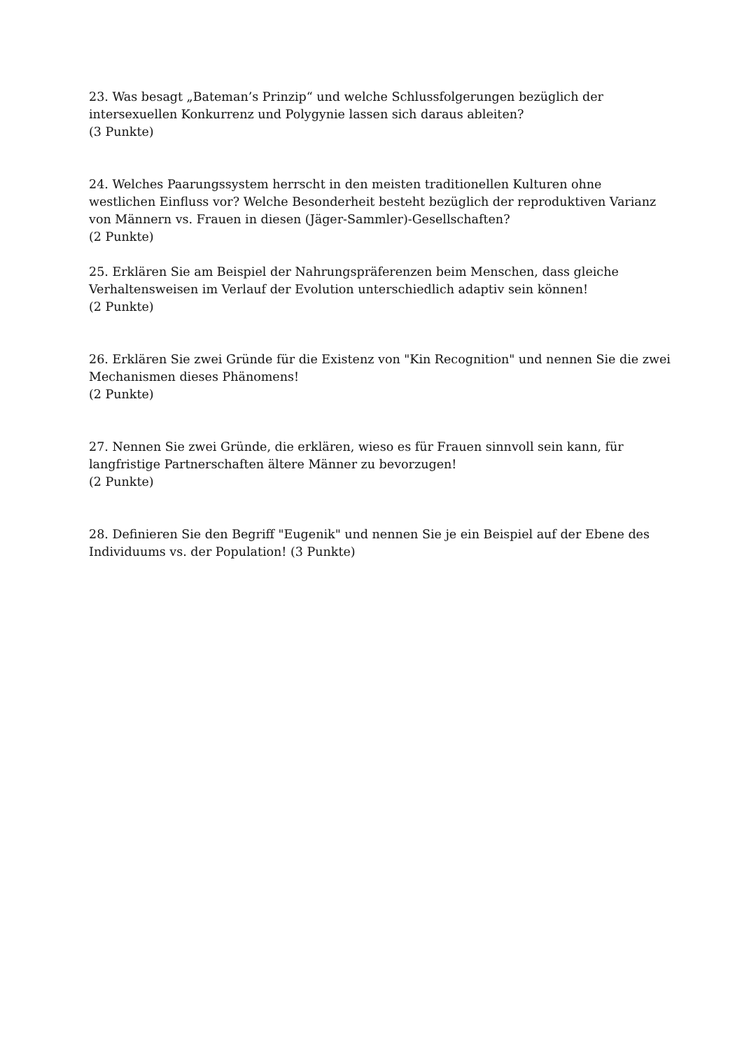23. Was besagt „Bateman’s Prinzip“ und welche Schlussfolgerungen bezüglich der intersexuellen Konkurrenz und Polygynie lassen sich daraus ableiten?
(3 Punkte)
24. Welches Paarungssystem herrscht in den meisten traditionellen Kulturen ohne westlichen Einfluss vor? Welche Besonderheit besteht bezüglich der reproduktiven Varianz von Männern vs. Frauen in diesen (Jäger-Sammler)-Gesellschaften?
(2 Punkte)
25. Erklären Sie am Beispiel der Nahrungspräferenzen beim Menschen, dass gleiche Verhaltensweisen im Verlauf der Evolution unterschiedlich adaptiv sein können!
(2 Punkte)
26. Erklären Sie zwei Gründe für die Existenz von "Kin Recognition" und nennen Sie die zwei Mechanismen dieses Phänomens!
(2 Punkte)
27. Nennen Sie zwei Gründe, die erklären, wieso es für Frauen sinnvoll sein kann, für langfristige Partnerschaften ältere Männer zu bevorzugen!
(2 Punkte)
28. Definieren Sie den Begriff "Eugenik" und nennen Sie je ein Beispiel auf der Ebene des Individuums vs. der Population! (3 Punkte)